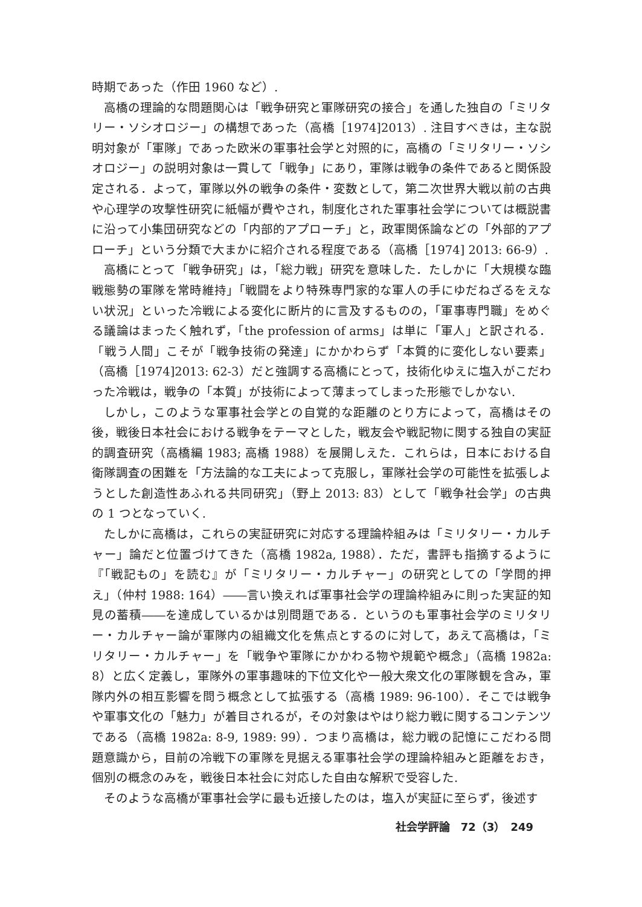時期であった（作田 1960 など）.
高橋の理論的な問題関心は「戦争研究と軍隊研究の接合」を通した独自の「ミリタリー・ソシオロジー」の構想であった（高橋［1974]2013）. 注目すべきは，主な説明対象が「軍隊」であった欧米の軍事社会学と対照的に，高橋の「ミリタリー・ソシオロジー」の説明対象は一貫して「戦争」にあり，軍隊は戦争の条件であると関係設定される．よって，軍隊以外の戦争の条件・変数として，第二次世界大戦以前の古典や心理学の攻撃性研究に紙幅が費やされ，制度化された軍事社会学については概説書に沿って小集団研究などの「内部的アプローチ」と，政軍関係論などの「外部的アプローチ」という分類で大まかに紹介される程度である（高橋［1974] 2013: 66-9）.
高橋にとって「戦争研究」は，「総力戦」研究を意味した．たしかに「大規模な臨戦態勢の軍隊を常時維持」「戦闘をより特殊専門家的な軍人の手にゆだねざるをえない状況」といった冷戦による変化に断片的に言及するものの，「軍事専門職」をめぐる議論はまったく触れず，「the profession of arms」は単に「軍人」と訳される．「戦う人間」こそが「戦争技術の発達」にかかわらず「本質的に変化しない要素」（高橋［1974]2013: 62-3）だと強調する高橋にとって，技術化ゆえに塩入がこだわった冷戦は，戦争の「本質」が技術によって薄まってしまった形態でしかない.
しかし，このような軍事社会学との自覚的な距離のとり方によって，高橋はその後，戦後日本社会における戦争をテーマとした，戦友会や戦記物に関する独自の実証的調査研究（高橋編 1983; 高橋 1988）を展開しえた．これらは，日本における自衛隊調査の困難を「方法論的な工夫によって克服し，軍隊社会学の可能性を拡張しようとした創造性あふれる共同研究」（野上 2013: 83）として「戦争社会学」の古典の 1 つとなっていく.
たしかに高橋は，これらの実証研究に対応する理論枠組みは「ミリタリー・カルチャー」論だと位置づけてきた（高橋 1982a, 1988）．ただ，書評も指摘するように『「戦記もの」を読む』が「ミリタリー・カルチャー」の研究としての「学問的押え」（仲村 1988: 164）――言い換えれば軍事社会学の理論枠組みに則った実証的知見の蓄積――を達成しているかは別問題である．というのも軍事社会学のミリタリー・カルチャー論が軍隊内の組織文化を焦点とするのに対して，あえて高橋は，「ミリタリー・カルチャー」を「戦争や軍隊にかかわる物や規範や概念」（高橋 1982a: 8）と広く定義し，軍隊外の軍事趣味的下位文化や一般大衆文化の軍隊観を含み，軍隊内外の相互影響を問う概念として拡張する（高橋 1989: 96-100）．そこでは戦争や軍事文化の「魅力」が着目されるが，その対象はやはり総力戦に関するコンテンツである（高橋 1982a: 8-9, 1989: 99）．つまり高橋は，総力戦の記憶にこだわる問題意識から，目前の冷戦下の軍隊を見据える軍事社会学の理論枠組みと距離をおき，個別の概念のみを，戦後日本社会に対応した自由な解釈で受容した.
そのような高橋が軍事社会学に最も近接したのは，塩入が実証に至らず，後述す
社会学評論　72（3）　249